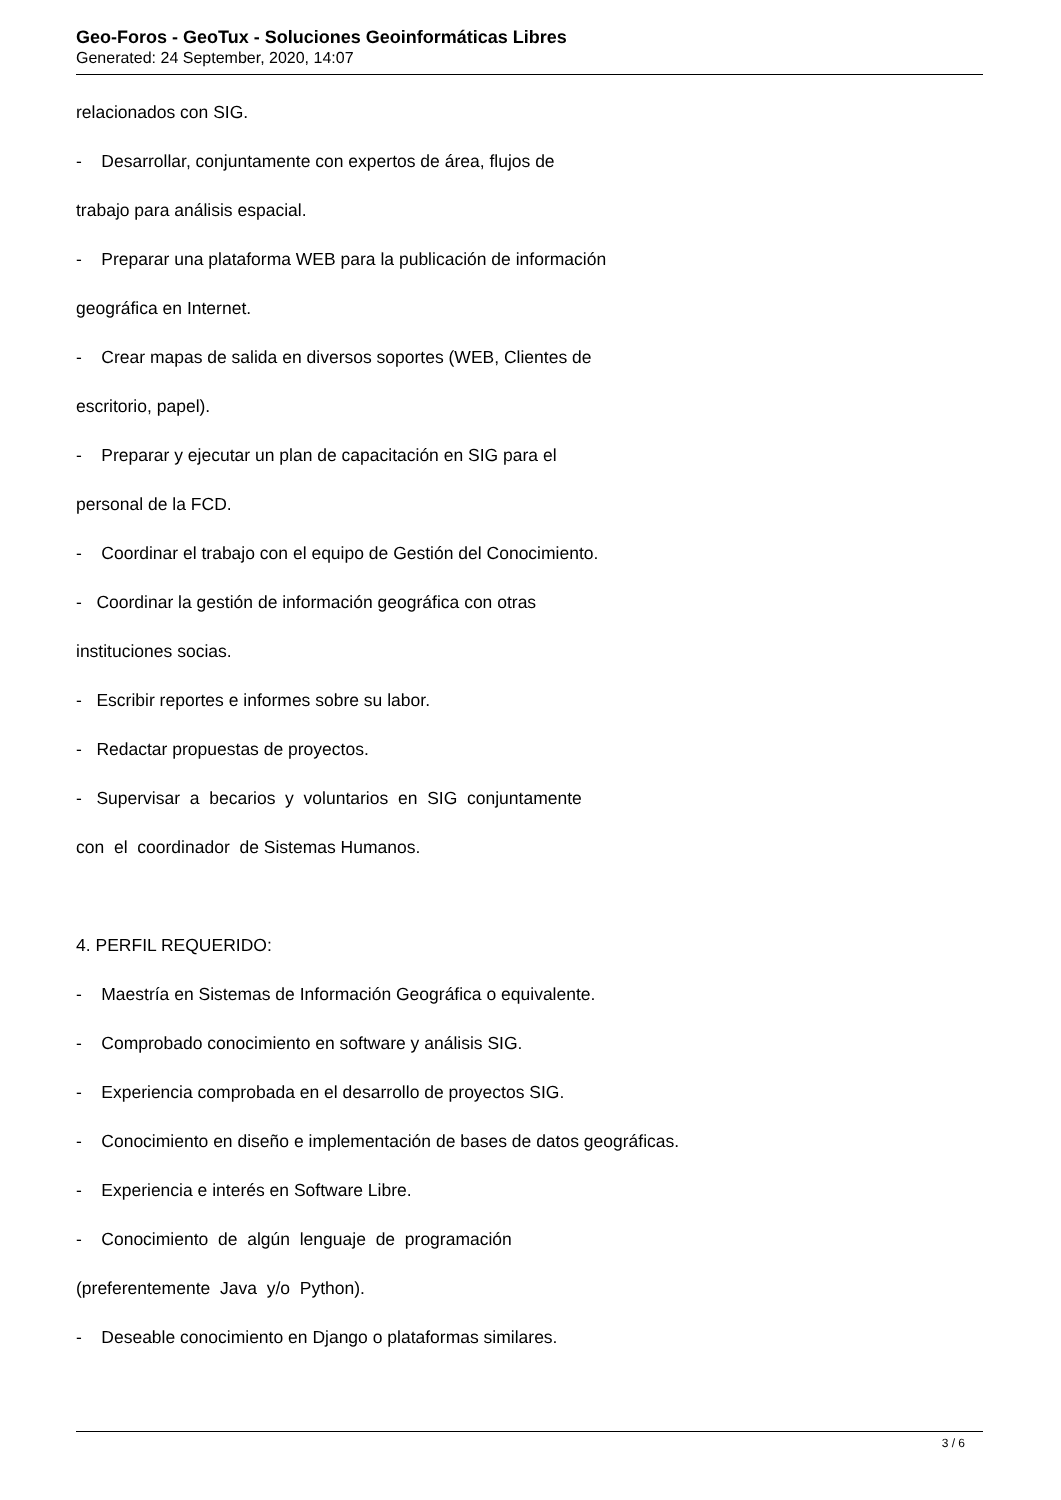Geo-Foros - GeoTux - Soluciones Geoinformáticas Libres
Generated: 24 September, 2020, 14:07
relacionados con SIG.
- Desarrollar, conjuntamente con expertos de área, flujos de
trabajo para análisis espacial.
- Preparar una plataforma WEB para la publicación de información
geográfica en Internet.
- Crear mapas de salida en diversos soportes (WEB, Clientes de
escritorio, papel).
- Preparar y ejecutar un plan de capacitación en SIG para el
personal de la FCD.
- Coordinar el trabajo con el equipo de Gestión del Conocimiento.
- Coordinar la gestión de información geográfica con otras
instituciones socias.
- Escribir reportes e informes sobre su labor.
- Redactar propuestas de proyectos.
- Supervisar a becarios y voluntarios en SIG conjuntamente
con el coordinador de Sistemas Humanos.
4. PERFIL REQUERIDO:
- Maestría en Sistemas de Información Geográfica o equivalente.
- Comprobado conocimiento en software y análisis SIG.
- Experiencia comprobada en el desarrollo de proyectos SIG.
- Conocimiento en diseño e implementación de bases de datos geográficas.
- Experiencia e interés en Software Libre.
- Conocimiento de algún lenguaje de programación
(preferentemente Java y/o Python).
- Deseable conocimiento en Django o plataformas similares.
3 / 6